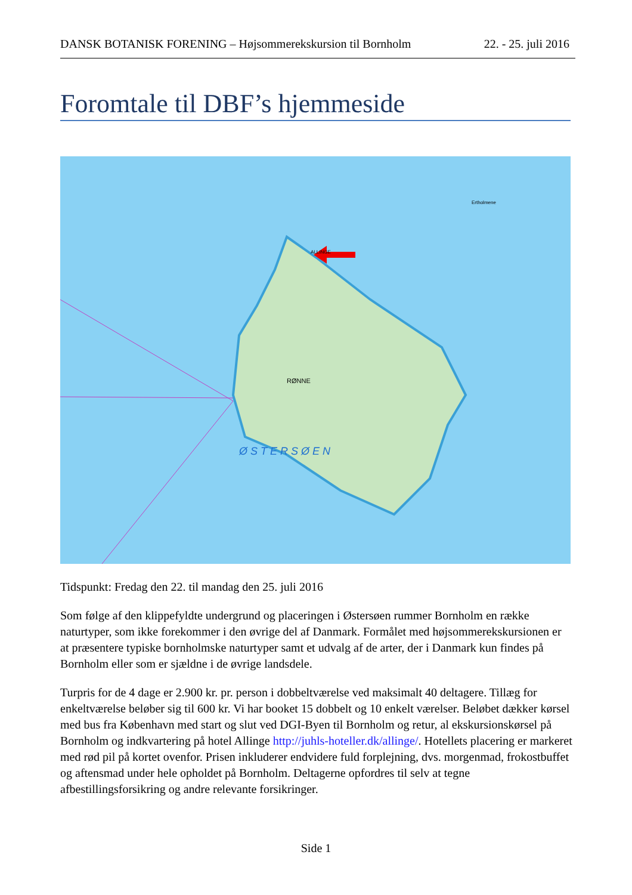DANSK BOTANISK FORENING – Højsommerekskursion til Bornholm 22. - 25. juli 2016
Foromtale til DBF’s hjemmeside
RØNNE
ALLINGE
Ertholmene
Ø S T E R S Ø E N
Tidspunkt: Fredag den 22. til mandag den 25. juli 2016
Som følge af den klippefyldte undergrund og placeringen i Østersøen rummer Bornholm en række naturtyper, som ikke forekommer i den øvrige del af Danmark. Formålet med højsommerekskursionen er at præsentere typiske bornholmske naturtyper samt et udvalg af de arter, der i Danmark kun findes på Bornholm eller som er sjældne i de øvrige landsdele.
Turpris for de 4 dage er 2.900 kr. pr. person i dobbeltværelse ved maksimalt 40 deltagere. Tillæg for enkeltværelse beløber sig til 600 kr. Vi har booket 15 dobbelt og 10 enkelt værelser. Beløbet dækker kørsel med bus fra København med start og slut ved DGI-Byen til Bornholm og retur, al ekskursionskørsel på Bornholm og indkvartering på hotel Allinge http://juhls-hoteller.dk/allinge/. Hotellets placering er markeret med rød pil på kortet ovenfor. Prisen inkluderer endvidere fuld forplejning, dvs. morgenmad, frokostbuffet og aftensmad under hele opholdet på Bornholm. Deltagerne opfordres til selv at tegne afbestillingsforsikring og andre relevante forsikringer.
Side 1